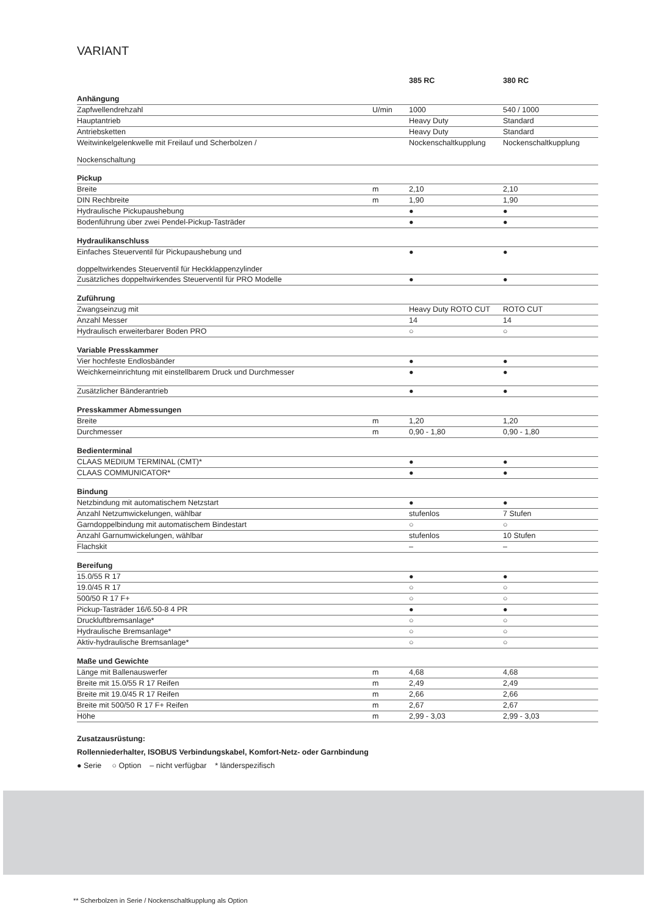VARIANT
| | | 385 RC | 380 RC |
| Anhängung | | | |
| Zapfwellendrehzahl | U/min | 1000 | 540 / 1000 |
| Hauptantrieb | | Heavy Duty | Standard |
| Antriebsketten | | Heavy Duty | Standard |
| Weitwinkelgelenkwelle mit Freilauf und Scherbolzen / Nockenschaltung | | Nockenschaltkupplung | Nockenschaltkupplung |
| Pickup | | | |
| Breite | m | 2,10 | 2,10 |
| DIN Rechbreite | m | 1,90 | 1,90 |
| Hydraulische Pickupaushebung | | ● | ● |
| Bodenführung über zwei Pendel-Pickup-Tasträder | | ● | ● |
| Hydraulikanschluss | | | |
| Einfaches Steuerventil für Pickupaushebung und doppeltwirkendes Steuerventil für Heckklappenzylinder | | ● | ● |
| Zusätzliches doppeltwirkendes Steuerventil für PRO Modelle | | ● | ● |
| Zuführung | | | |
| Zwangseinzug mit | | Heavy Duty ROTO CUT | ROTO CUT |
| Anzahl Messer | | 14 | 14 |
| Hydraulisch erweiterbarer Boden PRO | | ○ | ○ |
| Variable Presskammer | | | |
| Vier hochfeste Endlosbänder | | ● | ● |
| Weichkerneinrichtung mit einstellbarem Druck und Durchmesser | | ● | ● |
| Zusätzlicher Bänderantrieb | | ● | ● |
| Presskammer Abmessungen | | | |
| Breite | m | 1,20 | 1,20 |
| Durchmesser | m | 0,90 - 1,80 | 0,90 - 1,80 |
| Bedienterminal | | | |
| CLAAS MEDIUM TERMINAL (CMT)* | | ● | ● |
| CLAAS COMMUNICATOR* | | ● | ● |
| Bindung | | | |
| Netzbindung mit automatischem Netzstart | | ● | ● |
| Anzahl Netzumwickelungen, wählbar | | stufenlos | 7 Stufen |
| Garndoppelbindung mit automatischem Bindestart | | ○ | ○ |
| Anzahl Garnumwickelungen, wählbar | | stufenlos | 10 Stufen |
| Flachskit | | – | – |
| Bereifung | | | |
| 15.0/55 R 17 | | ● | ● |
| 19.0/45 R 17 | | ○ | ○ |
| 500/50 R 17 F+ | | ○ | ○ |
| Pickup-Tasträder 16/6.50-8 4 PR | | ● | ● |
| Druckluftbremsanlage* | | ○ | ○ |
| Hydraulische Bremsanlage* | | ○ | ○ |
| Aktiv-hydraulische Bremsanlage* | | ○ | ○ |
| Maße und Gewichte | | | |
| Länge mit Ballenauswerfer | m | 4,68 | 4,68 |
| Breite mit 15.0/55 R 17 Reifen | m | 2,49 | 2,49 |
| Breite mit 19.0/45 R 17 Reifen | m | 2,66 | 2,66 |
| Breite mit 500/50 R 17 F+ Reifen | m | 2,67 | 2,67 |
| Höhe | m | 2,99 - 3,03 | 2,99 - 3,03 |
Zusatzausrüstung:
Rollenniederhalter, ISOBUS Verbindungskabel, Komfort-Netz- oder Garnbindung
● Serie ○ Option – nicht verfügbar * länderspezifisch
** Scherbolzen in Serie / Nockenschaltkupplung als Option